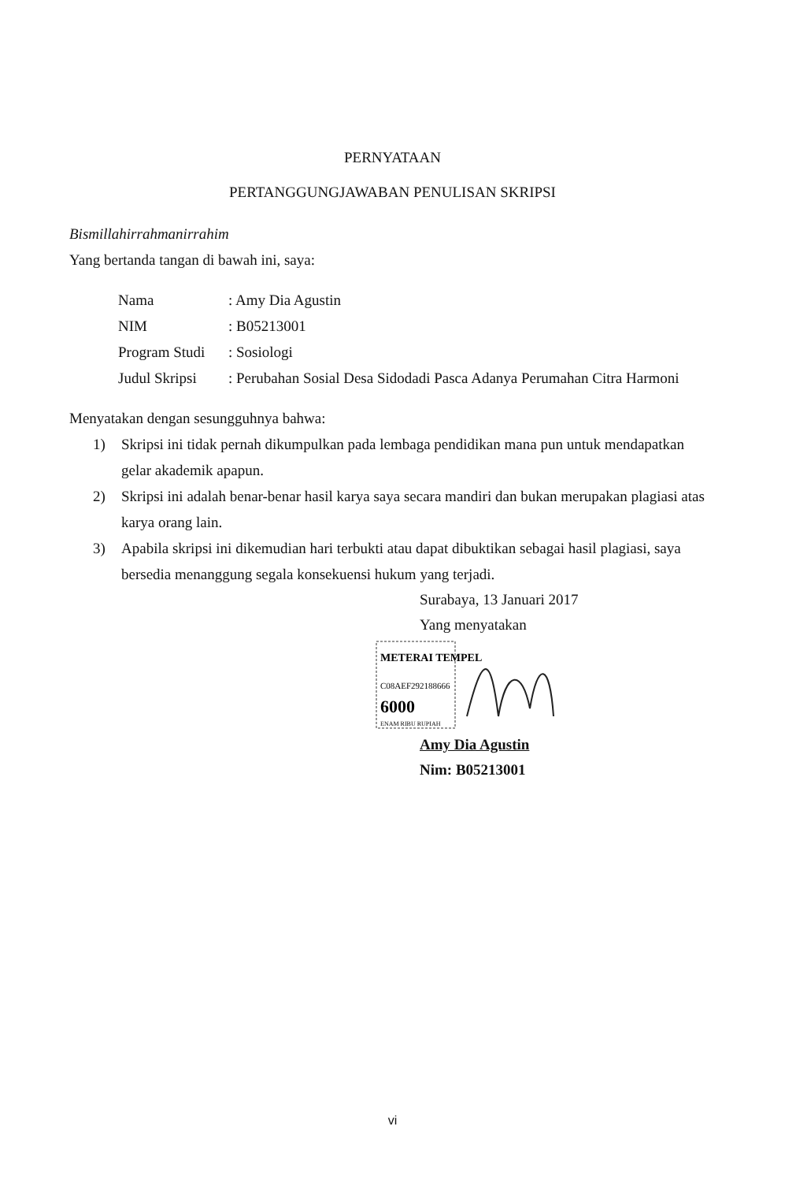PERNYATAAN
PERTANGGUNGJAWABAN PENULISAN SKRIPSI
Bismillahirrahmanirrahim
Yang bertanda tangan di bawah ini, saya:
Nama: Amy Dia Agustin
NIM: B05213001
Program Studi: Sosiologi
Judul Skripsi: Perubahan Sosial Desa Sidodadi Pasca Adanya Perumahan Citra Harmoni
Menyatakan dengan sesungguhnya bahwa:
1) Skripsi ini tidak pernah dikumpulkan pada lembaga pendidikan mana pun untuk mendapatkan gelar akademik apapun.
2) Skripsi ini adalah benar-benar hasil karya saya secara mandiri dan bukan merupakan plagiasi atas karya orang lain.
3) Apabila skripsi ini dikemudian hari terbukti atau dapat dibuktikan sebagai hasil plagiasi, saya bersedia menanggung segala konsekuensi hukum yang terjadi.
Surabaya, 13 Januari 2017
Yang menyatakan
METERAI TEMPEL
C08AEF292188666
6000
ENAM RIBU RUPIAH
Amy Dia Agustin
Nim: B05213001
vi